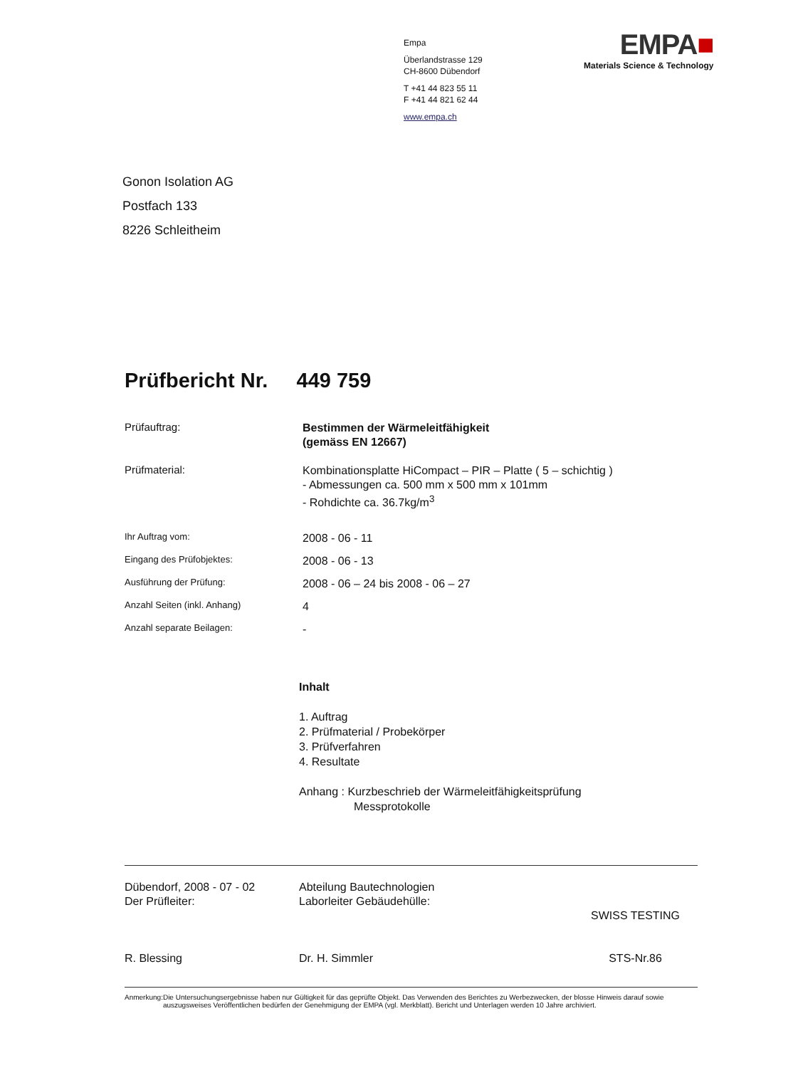Empa
Überlandstrasse 129
CH-8600 Dübendorf
T +41 44 823 55 11
F +41 44 821 62 44
www.empa.ch
EMPA■
Materials Science & Technology
Gonon Isolation AG
Postfach 133
8226 Schleitheim
Prüfbericht Nr. 449 759
Prüfauftrag:
Bestimmen der Wärmeleitfähigkeit
(gemäss EN 12667)
Prüfmaterial:
Kombinationsplatte HiCompact – PIR – Platte ( 5 – schichtig )
- Abmessungen ca. 500 mm x 500 mm x 101mm
- Rohdichte ca. 36.7kg/m<sup>3</sup>
Ihr Auftrag vom:
2008 - 06 - 11
Eingang des Prüfobjektes:
2008 - 06 - 13
Ausführung der Prüfung:
2008 - 06 – 24 bis 2008 - 06 – 27
Anzahl Seiten (inkl. Anhang)
4
Anzahl separate Beilagen:
-
Inhalt
1. Auftrag
2. Prüfmaterial / Probekörper
3. Prüfverfahren
4. Resultate
Anhang : Kurzbeschrieb der Wärmeleitfähigkeitsprüfung
Messprotokolle
Dübendorf, 2008 - 07 - 02
Der Prüfleiter:
R. Blessing
Abteilung Bautechnologien
Laborleiter Gebäudehülle:
Dr. H. Simmler
SWISS TESTING
STS-Nr.86
Anmerkung: Die Untersuchungsergebnisse haben nur Gültigkeit für das geprüfte Objekt. Das Verwenden des Berichtes zu Werbezwecken, der blosse Hinweis darauf sowie auszugsweises Veröffentlichen bedürfen der Genehmigung der EMPA (vgl. Merkblatt). Bericht und Unterlagen werden 10 Jahre archiviert.